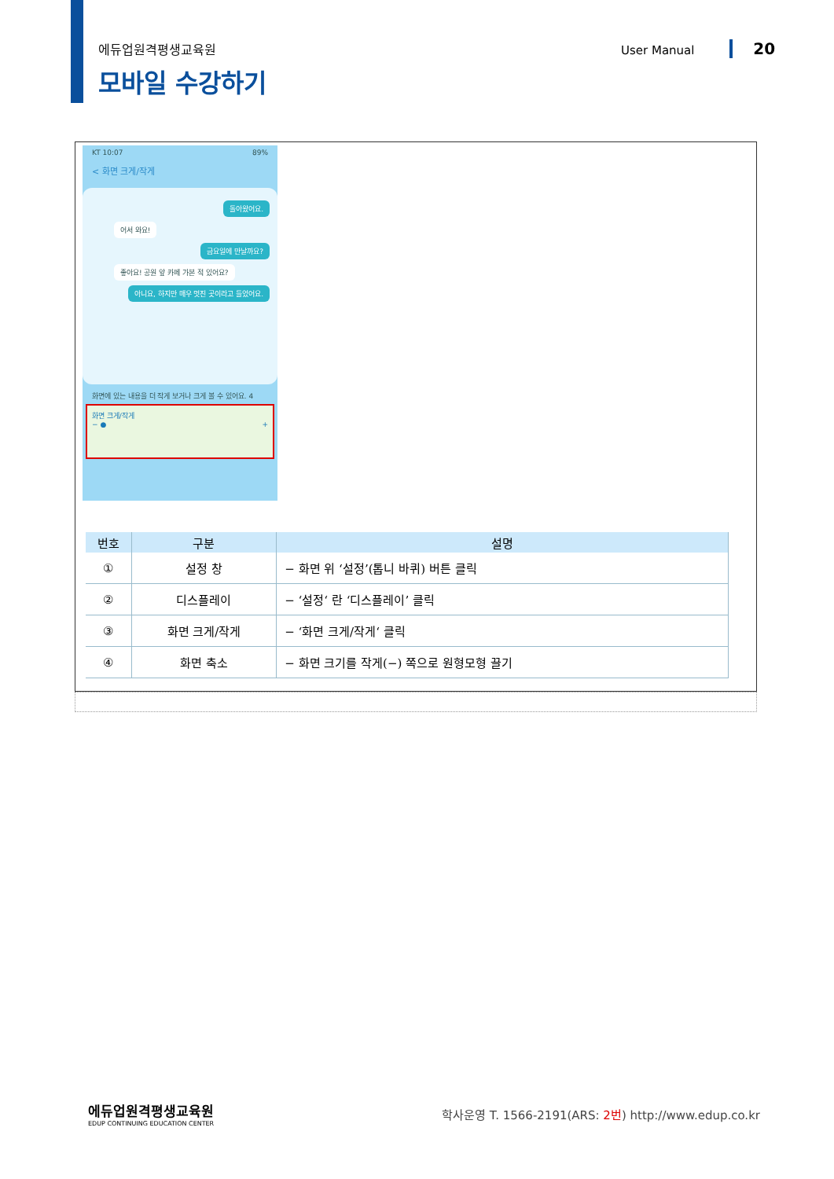에듀업원격평생교육원
모바일 수강하기
User Manual 20
KT 10:07 89%
< 화면 크게/작게
돌아왔어요.
어서 와요!
금요일에 만날까요?
좋아요! 공원 앞 카페 가본 적 있어요?
아니요, 하지만 매우 멋진 곳이라고 들었어요.
화면에 있는 내용을 더 작게 보거나 크게 볼 수 있어요. 4
화면 크게/작게
− ● +
| 번호 | 구분 | 설명 |
| --- | --- | --- |
| ① | 설정 창 | − 화면 위 ‘설정’(톱니 바퀴) 버튼 클릭 |
| ② | 디스플레이 | − ‘설정‘ 란 ‘디스플레이’ 클릭 |
| ③ | 화면 크게/작게 | − ‘화면 크게/작게‘ 클릭 |
| ④ | 화면 축소 | − 화면 크기를 작게(−) 쪽으로 원형모형 끌기 |
에듀업원격평생교육원
EDUP CONTINUING EDUCATION CENTER
학사운영 T. 1566-2191(ARS: 2번) http://www.edup.co.kr